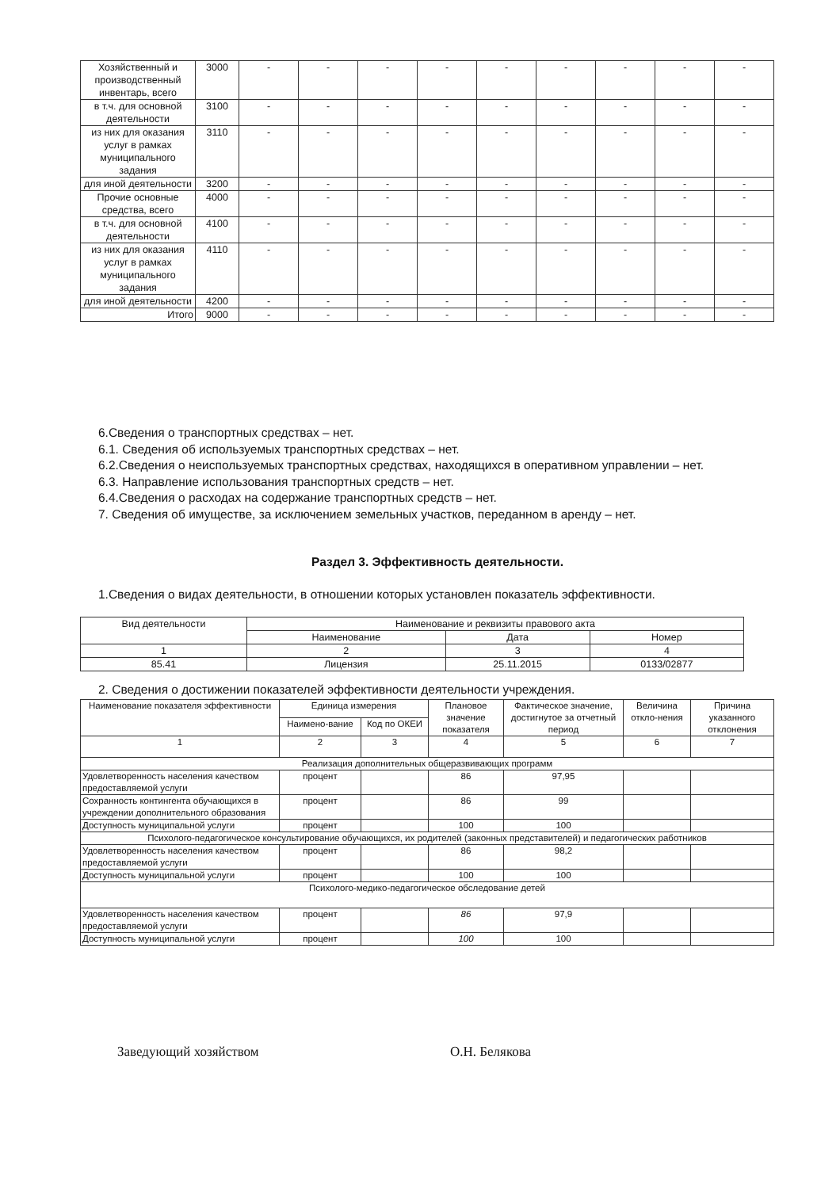| Хозяйственный и производственный инвентарь, всего | 3000 | - | - | - | - | - | - | - | - | - |
| в т.ч. для основной деятельности | 3100 | - | - | - | - | - | - | - | - | - |
| из них для оказания услуг в рамках муниципального задания | 3110 | - | - | - | - | - | - | - | - | - |
| для иной деятельности | 3200 | - | - | - | - | - | - | - | - | - |
| Прочие основные средства, всего | 4000 | - | - | - | - | - | - | - | - | - |
| в т.ч. для основной деятельности | 4100 | - | - | - | - | - | - | - | - | - |
| из них для оказания услуг в рамках муниципального задания | 4110 | - | - | - | - | - | - | - | - | - |
| для иной деятельности | 4200 | - | - | - | - | - | - | - | - | - |
| Итого | 9000 | - | - | - | - | - | - | - | - | - |
6.Сведения о транспортных средствах – нет.
6.1. Сведения об используемых транспортных средствах – нет.
6.2.Сведения о неиспользуемых транспортных средствах, находящихся в оперативном управлении – нет.
6.3. Направление использования транспортных средств – нет.
6.4.Сведения о расходах на содержание транспортных средств – нет.
7. Сведения об имуществе, за исключением земельных участков, переданном в аренду – нет.
Раздел 3. Эффективность деятельности.
1.Сведения о видах деятельности, в отношении которых установлен показатель эффективности.
| Вид деятельности | Наименование и реквизиты правового акта | | |
| | Наименование | Дата | Номер |
| 1 | 2 | 3 | 4 |
| 85.41 | Лицензия | 25.11.2015 | 0133/02877 |
2. Сведения о достижении показателей эффективности деятельности учреждения.
| Наименование показателя эффективности | Единица измерения | | Плановое значение показателя | Фактическое значение, достигнутое за отчетный период | Величина откло-нения | Причина указанного отклонения |
| --- | --- | --- | --- | --- | --- | --- |
| | Наимено-вание | Код по ОКЕИ | | | | |
| 1 | 2 | 3 | 4 | 5 | 6 | 7 |
| Реализация дополнительных общеразвивающих программ | | | | | | |
| Удовлетворенность населения качеством предоставляемой услуги | процент | | 86 | 97,95 | | |
| Сохранность контингента обучающихся в учреждении дополнительного образования | процент | | 86 | 99 | | |
| Доступность муниципальной услуги | процент | | 100 | 100 | | |
| Психолого-педагогическое консультирование обучающихся, их родителей (законных представителей) и педагогических работников | | | | | | |
| Удовлетворенность населения качеством предоставляемой услуги | процент | | 86 | 98,2 | | |
| Доступность муниципальной услуги | процент | | 100 | 100 | | |
| Психолого-медико-педагогическое обследование детей | | | | | | |
| Удовлетворенность населения качеством предоставляемой услуги | процент | | 86 | 97,9 | | |
| Доступность муниципальной услуги | процент | | 100 | 100 | | |
Заведующий хозяйством О.Н. Белякова